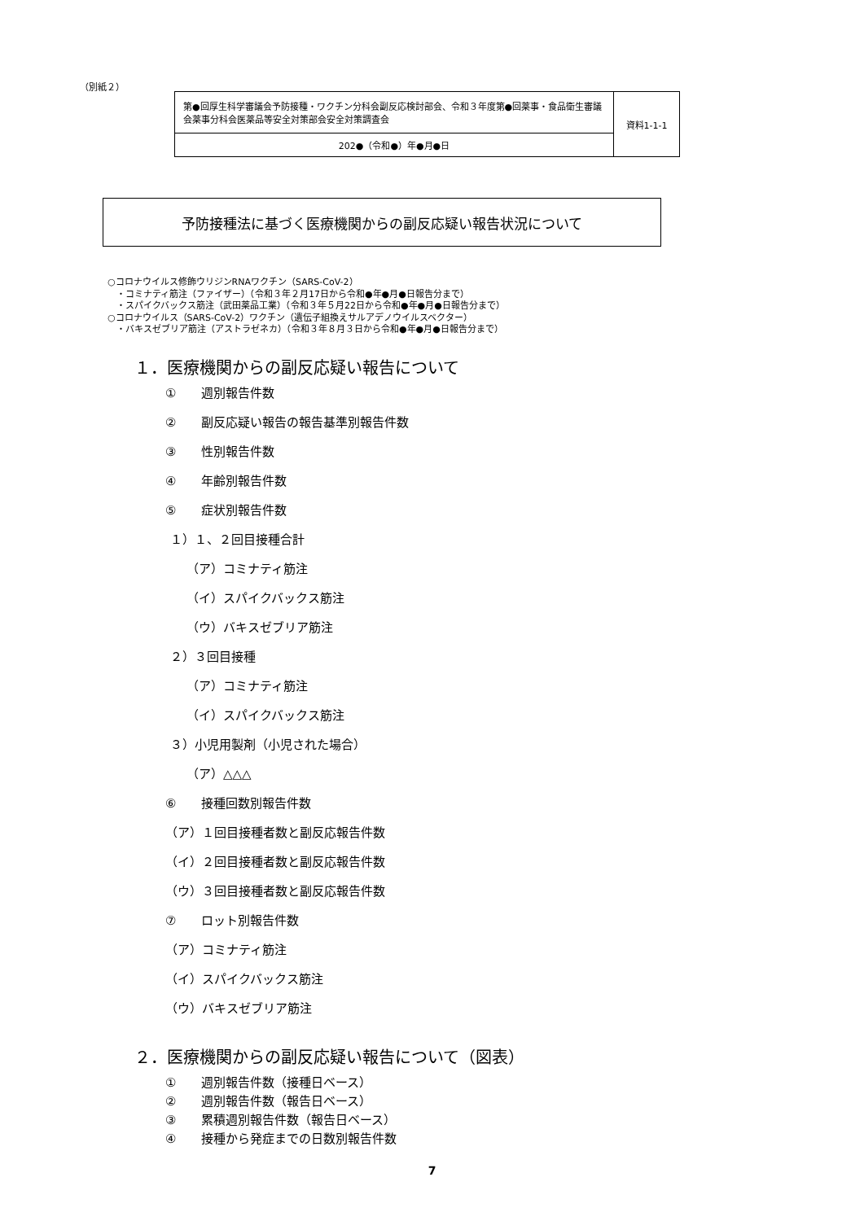（別紙２）
| 第●回厚生科学審議会予防接種・ワクチン分科会副反応検討部会、令和３年度第●回薬事・食品衛生審議会薬事分科会医薬品等安全対策部会安全対策調査会 | 資料1-1-1 |
| 202●（令和●）年●月●日 | |
予防接種法に基づく医療機関からの副反応疑い報告状況について
○コロナウイルス修飾ウリジンRNAワクチン（SARS-CoV-2）
　・コミナティ筋注（ファイザー）（令和３年２月17日から令和●年●月●日報告分まで）
　・スパイクバックス筋注（武田薬品工業）（令和３年５月22日から令和●年●月●日報告分まで）
○コロナウイルス（SARS-CoV-2）ワクチン（遺伝子組換えサルアデノウイルスベクター）
　・バキスゼブリア筋注（アストラゼネカ）（令和３年８月３日から令和●年●月●日報告分まで）
１．医療機関からの副反応疑い報告について
① 週別報告件数
② 副反応疑い報告の報告基準別報告件数
③ 性別報告件数
④ 年齢別報告件数
⑤ 症状別報告件数
１）１、２回目接種合計
（ア）コミナティ筋注
（イ）スパイクバックス筋注
（ウ）バキスゼブリア筋注
２）３回目接種
（ア）コミナティ筋注
（イ）スパイクバックス筋注
３）小児用製剤（小児された場合）
（ア）△△△
⑥ 接種回数別報告件数
（ア）１回目接種者数と副反応報告件数
（イ）２回目接種者数と副反応報告件数
（ウ）３回目接種者数と副反応報告件数
⑦ ロット別報告件数
（ア）コミナティ筋注
（イ）スパイクバックス筋注
（ウ）バキスゼブリア筋注
２．医療機関からの副反応疑い報告について（図表）
① 週別報告件数（接種日ベース）
② 週別報告件数（報告日ベース）
③ 累積週別報告件数（報告日ベース）
④ 接種から発症までの日数別報告件数
7